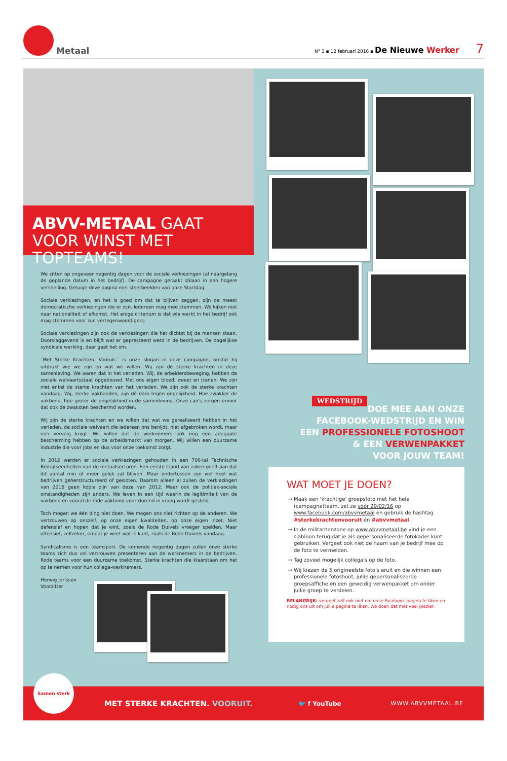Metaal
N° 3 ▪ 12 februari 2016 ▪ De Nieuwe Werker 7
ABVV-METAAL GAAT VOOR WINST MET TOPTEAMS!
We zitten op ongeveer negentig dagen voor de sociale verkiezingen (al naargelang de geplande datum in het bedrijf). De campagne geraakt stilaan in een hogere versnelling. Getuige deze pagina met sfeerbeelden van onze Startdag.
Sociale verkiezingen, en het is goed om dat te blijven zeggen, zijn de meest democratische verkiezingen die er zijn. Iedereen mag mee stemmen. We kijken niet naar nationaliteit of afkomst. Het enige criterium is dat wie werkt in het bedrijf ook mag stemmen voor zijn vertegenwoordigers.
Sociale verkiezingen zijn ook de verkiezingen die het dichtst bij de mensen staan. Doorslaggevend is en blijft wat er gepresteerd werd in de bedrijven. De dagelijkse syndicale werking, daar gaat het om.
´Met Sterke Krachten. Vooruit.´ is onze slogan in deze campagne, omdat hij uitdrukt wie we zijn en wat we willen. Wij zijn de sterke krachten in deze samenleving. We waren dat in het verleden. Wij, de arbeidersbeweging, hebben de sociale welvaartsstaat opgebouwd. Met ons eigen bloed, zweet en tranen. We zijn niet enkel de sterke krachten van het verleden. We zijn ook de sterke krachten vandaag. Wij, sterke vakbonden, zijn dé dam tegen ongelijkheid. Hoe zwakker de vakbond, hoe groter de ongelijkheid in de samenleving. Onze cao's zorgen ervoor dat ook de zwaksten beschermd worden.
Wij zijn de sterke krachten en we willen dat wat we gerealiseerd hebben in het verleden, de sociale welvaart die iedereen ons benijdt, niet afgebroken wordt, maar een vervolg krijgt. Wij willen dat de werknemers ook nog een adequate bescherming hebben op de arbeidsmarkt van morgen. Wij willen een duurzame industrie die voor jobs en dus voor onze toekomst zorgt.
In 2012 werden er sociale verkiezingen gehouden in een 700-tal Technische Bedrijfseenheden van de metaalsectoren. Een eerste stand van zaken geeft aan dat dit aantal min of meer gelijk zal blijven. Maar ondertussen zijn wel heel wat bedrijven geherstructureerd of gesloten. Daarom alleen al zullen de verkiezingen van 2016 geen kopie zijn van deze van 2012. Maar ook de politiek-sociale omstandigheden zijn anders. We leven in een tijd waarin de legitimiteit van de vakbond en vooral de rode vakbond voortdurend in vraag wordt gesteld.
Toch mogen we één ding niet doen. We mogen ons niet richten op de anderen. We vertrouwen op onszelf, op onze eigen kwaliteiten, op onze eigen inzet. Niet defensief en hopen dat je wint, zoals de Rode Duivels vroeger spelden. Maar offensief, zelfzeker, omdat je weet wat je kunt, zoals de Rode Duivels vandaag.
Syndicalisme is een teamsport. De komende negentig dagen zullen onze sterke teams zich dus vol vertrouwen presenteren aan de werknemers in de bedrijven. Rode teams voor een duurzame toekomst. Sterke krachten die klaarstaan om het op te nemen voor hun collega-werknemers.
Herwig Jorissen
Voorzitter
WEDSTRIJD
DOE MEE AAN ONZE
FACEBOOK-WEDSTRIJD EN WIN
EEN PROFESSIONELE FOTOSHOOT
& EEN VERWENPAKKET
VOOR JOUW TEAM!
WAT MOET JE DOEN?
Maak een 'krachtige' groepsfoto met het hele (campagne)team, zet ze vóór 29/02/16 op www.facebook.com/abvvmetaal en gebruik de hashtag #sterkekrachtenvooruit én #abvvmetaal.
In de militantenzone op www.abvvmetaal.be vind je een sjabloon terug dat je als gepersonaliseerde fotokader kunt gebruiken. Vergeet ook niet de naam van je bedrijf mee op de foto te vermelden.
Tag zoveel mogelijk collega's op de foto.
Wij kiezen de 5 origineelste foto's eruit en die winnen een professionele fotoshoot, jullie gepersonaliseerde groepsaffiche en een geweldig verwenpakket om onder jullie groep te verdelen.
BELANGRIJK: vergeet zelf ook niet om onze Facebook-pagina te liken en nodig ons uit om jullie pagina te liken. We doen dat met veel plezier.
Samen sterk
MET STERKE KRACHTEN. VOORUIT. 🐦 f YouTube WWW.ABVVMETAAL.BE